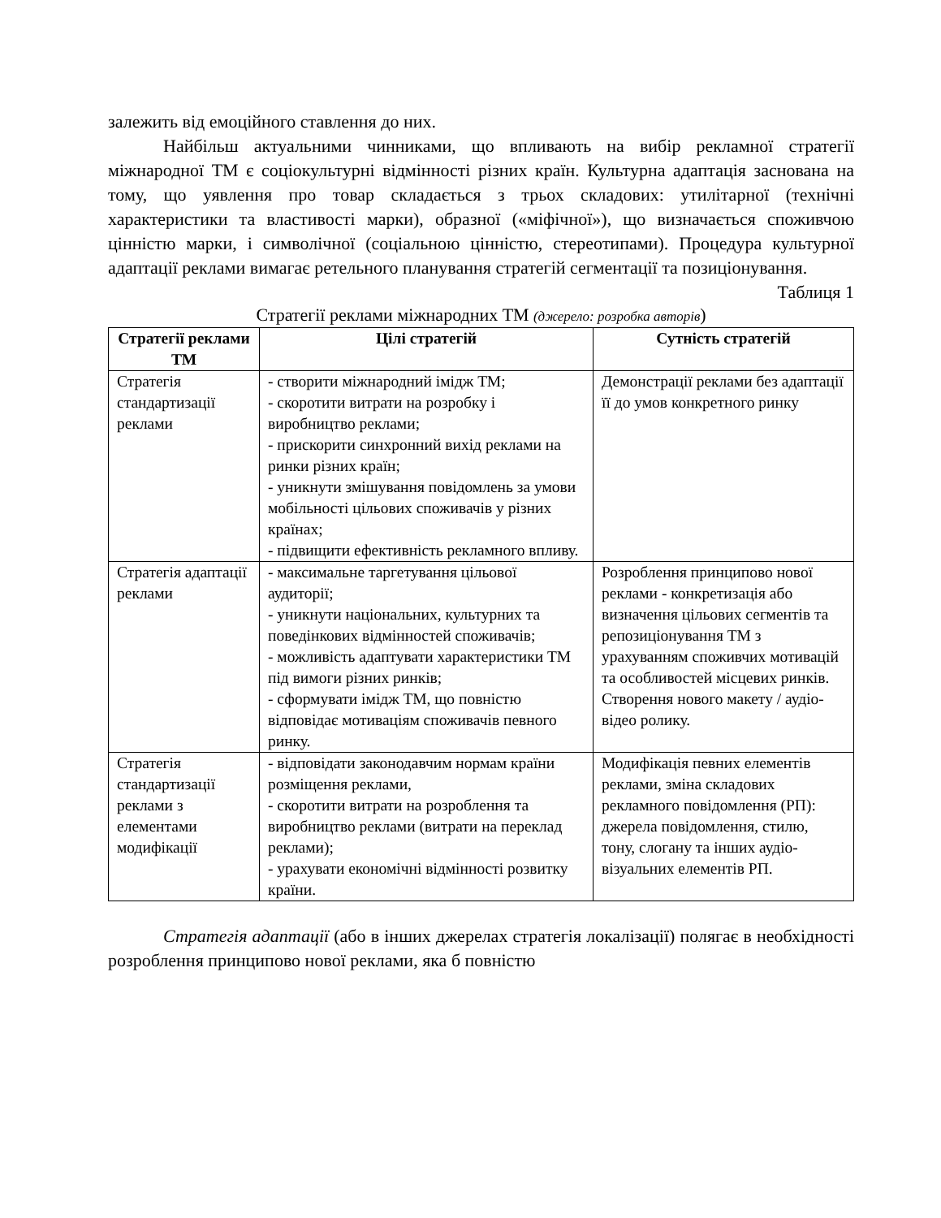залежить від емоційного ставлення до них.
Найбільш актуальними чинниками, що впливають на вибір рекламної стратегії міжнародної ТМ є соціокультурні відмінності різних країн. Культурна адаптація заснована на тому, що уявлення про товар складається з трьох складових: утилітарної (технічні характеристики та властивості марки), образної («міфічної»), що визначається споживчою цінністю марки, і символічної (соціальною цінністю, стереотипами). Процедура культурної адаптації реклами вимагає ретельного планування стратегій сегментації та позиціонування.
Таблиця 1
Стратегії реклами міжнародних ТМ (джерело: розробка авторів)
| Стратегії реклами ТМ | Цілі стратегій | Сутність стратегій |
| --- | --- | --- |
| Стратегія стандартизації реклами | - створити міжнародний імідж ТМ; - скоротити витрати на розробку і виробництво реклами; - прискорити синхронний вихід реклами на ринки різних країн; - уникнути змішування повідомлень за умови мобільності цільових споживачів у різних країнах; - підвищити ефективність рекламного впливу. | Демонстрації реклами без адаптації її до умов конкретного ринку |
| Стратегія адаптації реклами | - максимальне таргетування цільової аудиторії; - уникнути національних, культурних та поведінкових відмінностей споживачів; - можливість адаптувати характеристики ТМ під вимоги різних ринків; - сформувати імідж ТМ, що повністю відповідає мотиваціям споживачів певного ринку. | Розроблення принципово нової реклами - конкретизація або визначення цільових сегментів та репозиціонування ТМ з урахуванням споживчих мотивацій та особливостей місцевих ринків. Створення нового макету / аудіо-відео ролику. |
| Стратегія стандартизації реклами з елементами модифікації | - відповідати законодавчим нормам країни розміщення реклами, - скоротити витрати на розроблення та виробництво реклами (витрати на переклад реклами); - урахувати економічні відмінності розвитку країни. | Модифікація певних елементів реклами, зміна складових рекламного повідомлення (РП): джерела повідомлення, стилю, тону, слогану та інших аудіо-візуальних елементів РП. |
Стратегія адаптації (або в інших джерелах стратегія локалізації) полягає в необхідності розроблення принципово нової реклами, яка б повністю